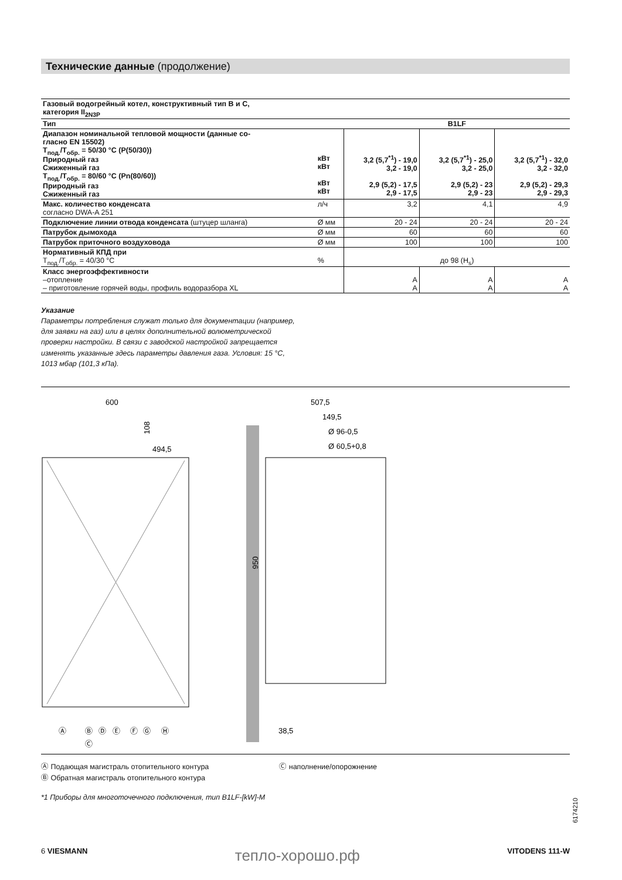Технические данные (продолжение)
| Газовый водогрейный котел, конструктивный тип B и C, категория II<sub>2N3P</sub> | | | | |
| Тип | | B1LF | | |
| Диапазон номинальной тепловой мощности (данные со- гласно EN 15502) T<sub>под.</sub>/T<sub>обр.</sub> = 50/30 °C (P(50/30)) Природный газ Сжиженный газ T<sub>под.</sub>/T<sub>обр.</sub> = 80/60 °C (Pn(80/60)) Природный газ Сжиженный газ | кВт кВт кВт кВт | 3,2 (5,7<sup>*1</sup>) - 19,0 3,2 - 19,0 2,9 (5,2) - 17,5 2,9 - 17,5 | 3,2 (5,7<sup>*1</sup>) - 25,0 3,2 - 25,0 2,9 (5,2) - 23 2,9 - 23 | 3,2 (5,7<sup>*1</sup>) - 32,0 3,2 - 32,0 2,9 (5,2) - 29,3 2,9 - 29,3 |
| Макс. количество конденсата согласно DWA-A 251 | л/ч | 3,2 | 4,1 | 4,9 |
| Подключение линии отвода конденсата (штуцер шланга) | Ø мм | 20 - 24 | 20 - 24 | 20 - 24 |
| Патрубок дымохода | Ø мм | 60 | 60 | 60 |
| Патрубок приточного воздуховода | Ø мм | 100 | 100 | 100 |
| Нормативный КПД при T<sub>под.</sub>/T<sub>обр.</sub> = 40/30 °C | % | до 98 (H<sub>s</sub>) | | |
| Класс энергоэффективности –отопление – приготовление горячей воды, профиль водоразбора XL | | A A | A A | A A |
Указание
Параметры потребления служат только для документации (например, для заявки на газ) или в целях дополнительной волюметрической проверки настройки. В связи с заводской настройкой запрещается изменять указанные здесь параметры давления газа. Условия: 15 °C, 1013 мбар (101,3 кПа).
600
494,5
108
950
507,5
149,5
Ø 96-0,5
Ø 60,5+0,8
38,5
Ⓐ
Ⓑ
Ⓒ
Ⓓ
Ⓔ
Ⓕ
Ⓖ
Ⓗ
Ⓐ Подающая магистраль отопительного контура
Ⓑ Обратная магистраль отопительного контура
Ⓒ наполнение/опорожнение
*1 Приборы для многоточечного подключения, тип B1LF-[kW]-M
6174210
6 VIESMANN тепло-хорошо.рф VITODENS 111-W